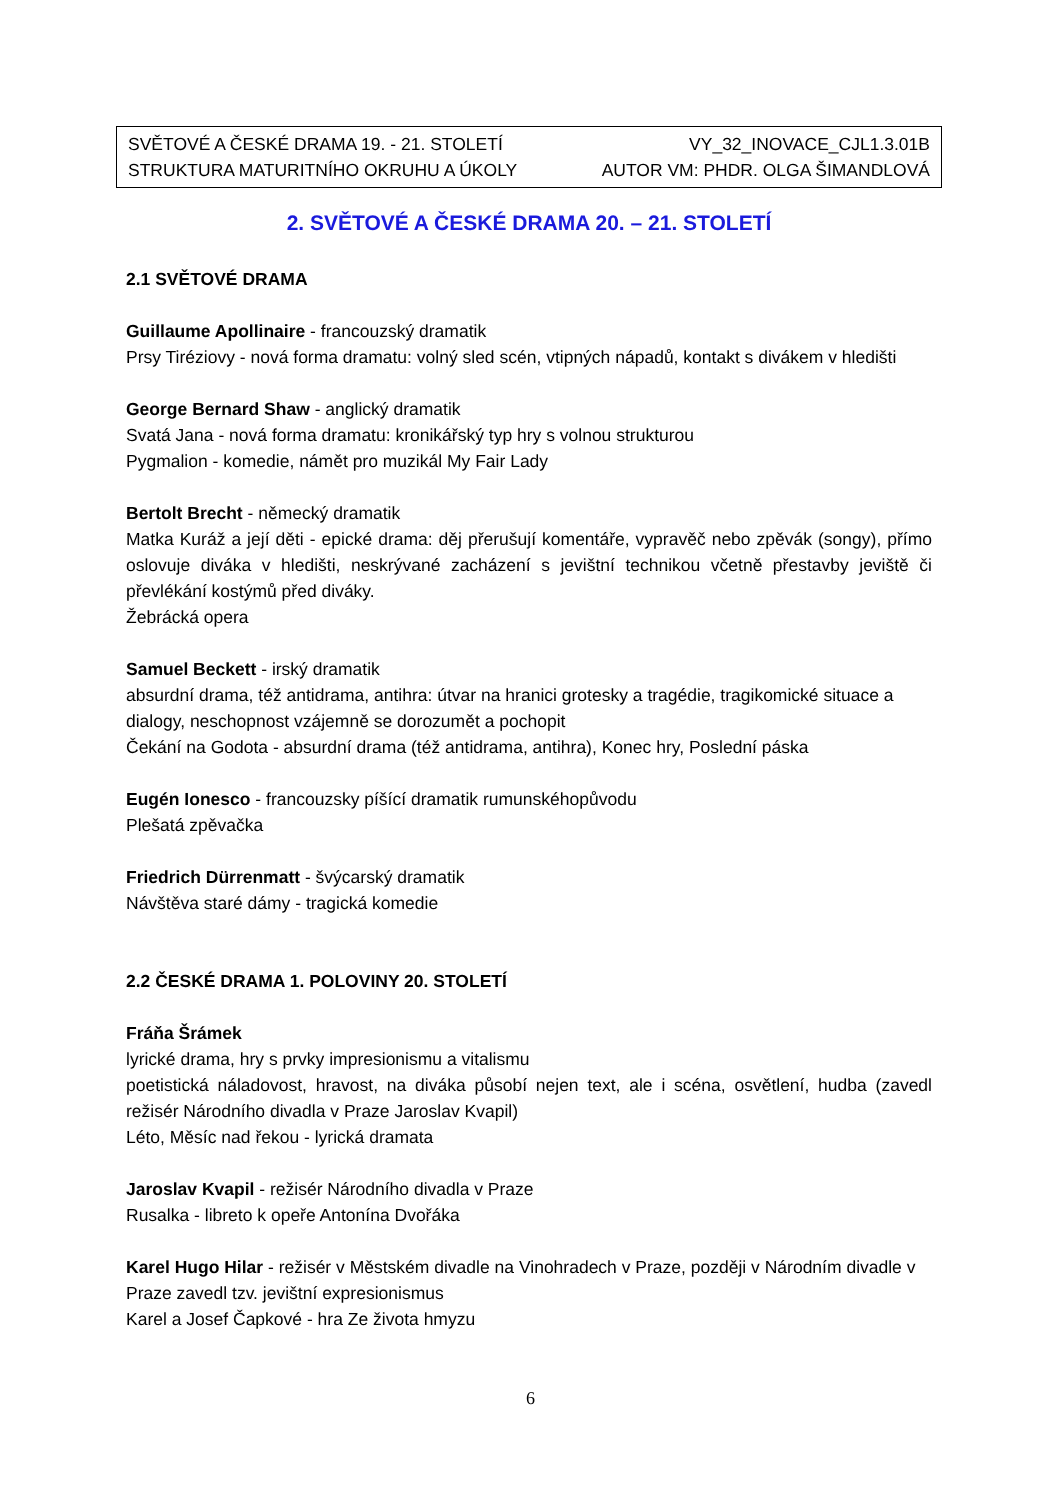SVĚTOVÉ A ČESKÉ DRAMA 19. - 21. STOLETÍ VY_32_INOVACE_CJL1.3.01B
STRUKTURA MATURITNÍHO OKRUHU A ÚKOLY AUTOR VM: PHDR. OLGA ŠIMANDLOVÁ
2. SVĚTOVÉ A ČESKÉ DRAMA 20. – 21. STOLETÍ
2.1 SVĚTOVÉ DRAMA
Guillaume Apollinaire - francouzský dramatik
Prsy Tiréziovy - nová forma dramatu: volný sled scén, vtipných nápadů, kontakt s divákem v hledišti
George Bernard Shaw - anglický dramatik
Svatá Jana - nová forma dramatu: kronikářský typ hry s volnou strukturou
Pygmalion - komedie, námět pro muzikál My Fair Lady
Bertolt Brecht - německý dramatik
Matka Kuráž a její děti - epické drama: děj přerušují komentáře, vypravěč nebo zpěvák (songy), přímo oslovuje diváka v hledišti, neskrývané zacházení s jevištní technikou včetně přestavby jeviště či převlékání kostýmů před diváky.
Žebrácká opera
Samuel Beckett - irský dramatik
absurdní drama, též antidrama, antihra: útvar na hranici grotesky a tragédie, tragikomické situace a dialogy, neschopnost vzájemně se dorozumět a pochopit
Čekání na Godota - absurdní drama (též antidrama, antihra), Konec hry, Poslední páska
Eugén Ionesco - francouzsky píšící dramatik rumunskéhopůvodu
Plešatá zpěvačka
Friedrich Dürrenmatt - švýcarský dramatik
Návštěva staré dámy - tragická komedie
2.2 ČESKÉ DRAMA 1. POLOVINY 20. STOLETÍ
Fráňa Šrámek
lyrické drama, hry s prvky impresionismu a vitalismu
poetistická náladovost, hravost, na diváka působí nejen text, ale i scéna, osvětlení, hudba (zavedl režisér Národního divadla v Praze Jaroslav Kvapil)
Léto, Měsíc nad řekou - lyrická dramata
Jaroslav Kvapil - režisér Národního divadla v Praze
Rusalka - libreto k opeře Antonína Dvořáka
Karel Hugo Hilar - režisér v Městském divadle na Vinohradech v Praze, později v Národním divadle v Praze zavedl tzv. jevištní expresionismus
Karel a Josef Čapkové - hra Ze života hmyzu
6